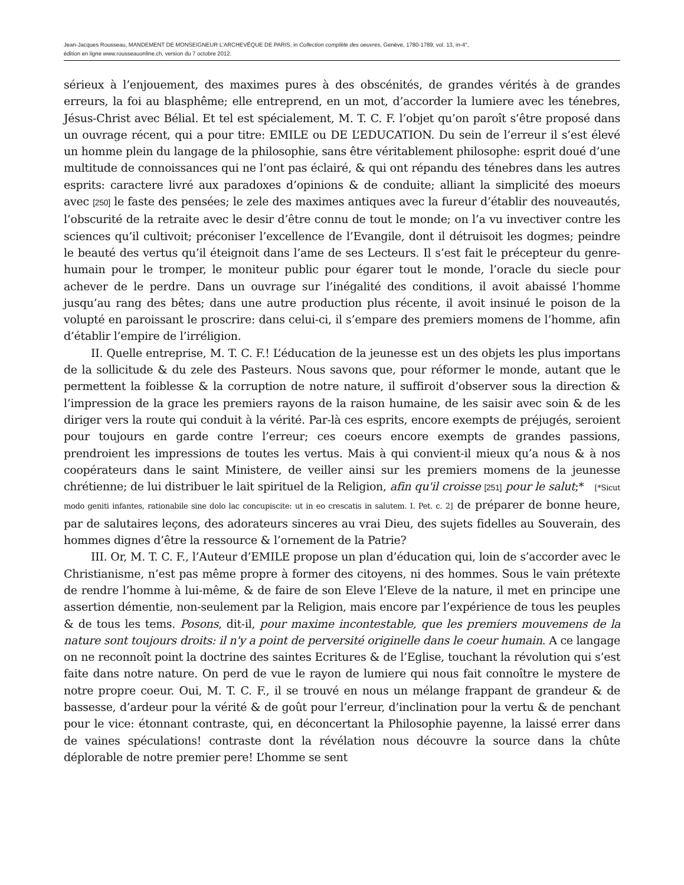Jean-Jacques Rousseau, MANDEMENT DE MONSEIGNEUR L'ARCHEVÊQUE DE PARIS, in Collection complète des oeuvres, Genève, 1780-1789, vol. 13, in-4°,
édition en ligne www.rousseauonline.ch, version du 7 octobre 2012.
sérieux à l’enjouement, des maximes pures à des obscénités, de grandes vérités à de grandes erreurs, la foi au blasphême; elle entreprend, en un mot, d’accorder la lumiere avec les ténebres, Jésus-Christ avec Bélial. Et tel est spécialement, M. T. C. F. l’objet qu’on paroît s’être proposé dans un ouvrage récent, qui a pour titre: EMILE ou DE L’EDUCATION. Du sein de l’erreur il s’est élevé un homme plein du langage de la philosophie, sans être véritablement philosophe: esprit doué d’une multitude de connoissances qui ne l’ont pas éclairé, & qui ont répandu des ténebres dans les autres esprits: caractere livré aux paradoxes d’opinions & de conduite; alliant la simplicité des moeurs avec [250] le faste des pensées; le zele des maximes antiques avec la fureur d’établir des nouveautés, l’obscurité de la retraite avec le desir d’être connu de tout le monde; on l’a vu invectiver contre les sciences qu’il cultivoit; préconiser l’excellence de l’Evangile, dont il détruisoit les dogmes; peindre le beauté des vertus qu’il éteignoit dans l’ame de ses Lecteurs. Il s’est fait le précepteur du genre-humain pour le tromper, le moniteur public pour égarer tout le monde, l’oracle du siecle pour achever de le perdre. Dans un ouvrage sur l’inégalité des conditions, il avoit abaissé l’homme jusqu’au rang des bêtes; dans une autre production plus récente, il avoit insinué le poison de la volupté en paroissant le proscrire: dans celui-ci, il s’empare des premiers momens de l’homme, afin d’établir l’empire de l’irréligion.
II. Quelle entreprise, M. T. C. F.! L’éducation de la jeunesse est un des objets les plus importans de la sollicitude & du zele des Pasteurs. Nous savons que, pour réformer le monde, autant que le permettent la foiblesse & la corruption de notre nature, il suffiroit d’observer sous la direction & l’impression de la grace les premiers rayons de la raison humaine, de les saisir avec soin & de les diriger vers la route qui conduit à la vérité. Par-là ces esprits, encore exempts de préjugés, seroient pour toujours en garde contre l’erreur; ces coeurs encore exempts de grandes passions, prendroient les impressions de toutes les vertus. Mais à qui convient-il mieux qu’a nous & à nos coopérateurs dans le saint Ministere, de veiller ainsi sur les premiers momens de la jeunesse chrétienne; de lui distribuer le lait spirituel de la Religion, afin qu'il croisse [251] pour le salut;* [*Sicut modo geniti infantes, rationabile sine dolo lac concupiscite: ut in eo crescatis in salutem. I. Pet. c. 2] de préparer de bonne heure, par de salutaires leçons, des adorateurs sinceres au vrai Dieu, des sujets fidelles au Souverain, des hommes dignes d’être la ressource & l’ornement de la Patrie?
III. Or, M. T. C. F., l’Auteur d’EMILE propose un plan d’éducation qui, loin de s’accorder avec le Christianisme, n’est pas même propre à former des citoyens, ni des hommes. Sous le vain prétexte de rendre l’homme à lui-même, & de faire de son Eleve l’Eleve de la nature, il met en principe une assertion démentie, non-seulement par la Religion, mais encore par l’expérience de tous les peuples & de tous les tems. Posons, dit-il, pour maxime incontestable, que les premiers mouvemens de la nature sont toujours droits: il n'y a point de perversité originelle dans le coeur humain. A ce langage on ne reconnoît point la doctrine des saintes Ecritures & de l’Eglise, touchant la révolution qui s’est faite dans notre nature. On perd de vue le rayon de lumiere qui nous fait connoître le mystere de notre propre coeur. Oui, M. T. C. F., il se trouvé en nous un mélange frappant de grandeur & de bassesse, d’ardeur pour la vérité & de goût pour l’erreur, d’inclination pour la vertu & de penchant pour le vice: étonnant contraste, qui, en déconcertant la Philosophie payenne, la laissé errer dans de vaines spéculations! contraste dont la révélation nous découvre la source dans la chûte déplorable de notre premier pere! L’homme se sent